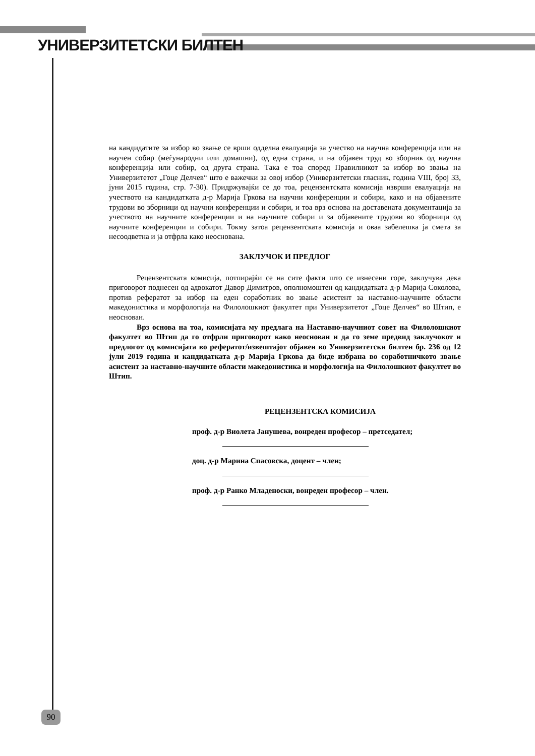УНИВЕРЗИТЕТСКИ БИЛТЕН
на кандидатите за избор во звање се врши одделна евалуација за учество на научна конференција или на научен собир (меѓународни или домашни), од една страна, и на објавен труд во зборник од научна конференција или собир, од друга страна. Така е тоа според Правилникот за избор во звања на Универзитетот „Гоце Делчев“ што е важечки за овој избор (Универзитетски гласник, година VIII, број 33, јуни 2015 година, стр. 7-30). Придржувајќи се до тоа, рецензентската комисија изврши евалуација на учеството на кандидатката д-р Марија Гркова на научни конференции и собири, како и на објавените трудови во зборници од научни конференции и собири, и тоа врз основа на доставената документација за учеството на научните конференции и на научните собири и за објавените трудови во зборници од научните конференции и собири. Токму затоа рецензентската комисија и оваа забелешка ја смета за несоодветна и ја отфрла како неоснована.
ЗАКЛУЧОК И ПРЕДЛОГ
Рецензентската комисија, потпирајќи се на сите факти што се изнесени горе, заклучува дека приговорот поднесен од адвокатот Давор Димитров, ополномоштен од кандидатката д-р Марија Соколова, против рефератот за избор на еден соработник во звање асистент за наставно-научните области македонистика и морфологија на Филолошкиот факултет при Универзитетот „Гоце Делчев“ во Штип, е неоснован.
Врз основа на тоа, комисијата му предлага на Наставно-научниот совет на Филолошкиот факултет во Штип да го отфрли приговорот како неоснован и да го земе предвид заклучокот и предлогот од комисијата во рефератот/извештајот објавен во Универзитетски билтен бр. 236 од 12 јули 2019 година и кандидатката д-р Марија Гркова да биде избрана во соработничкото звање асистент за наставно-научните области македонистика и морфологија на Филолошкиот факултет во Штип.
РЕЦЕНЗЕНТСКА КОМИСИЈА
проф. д-р Виолета Јанушева, вонреден професор – претседател;
доц. д-р Марина Спасовска, доцент – член;
проф. д-р Ранко Младеноски, вонреден професор – член.
90